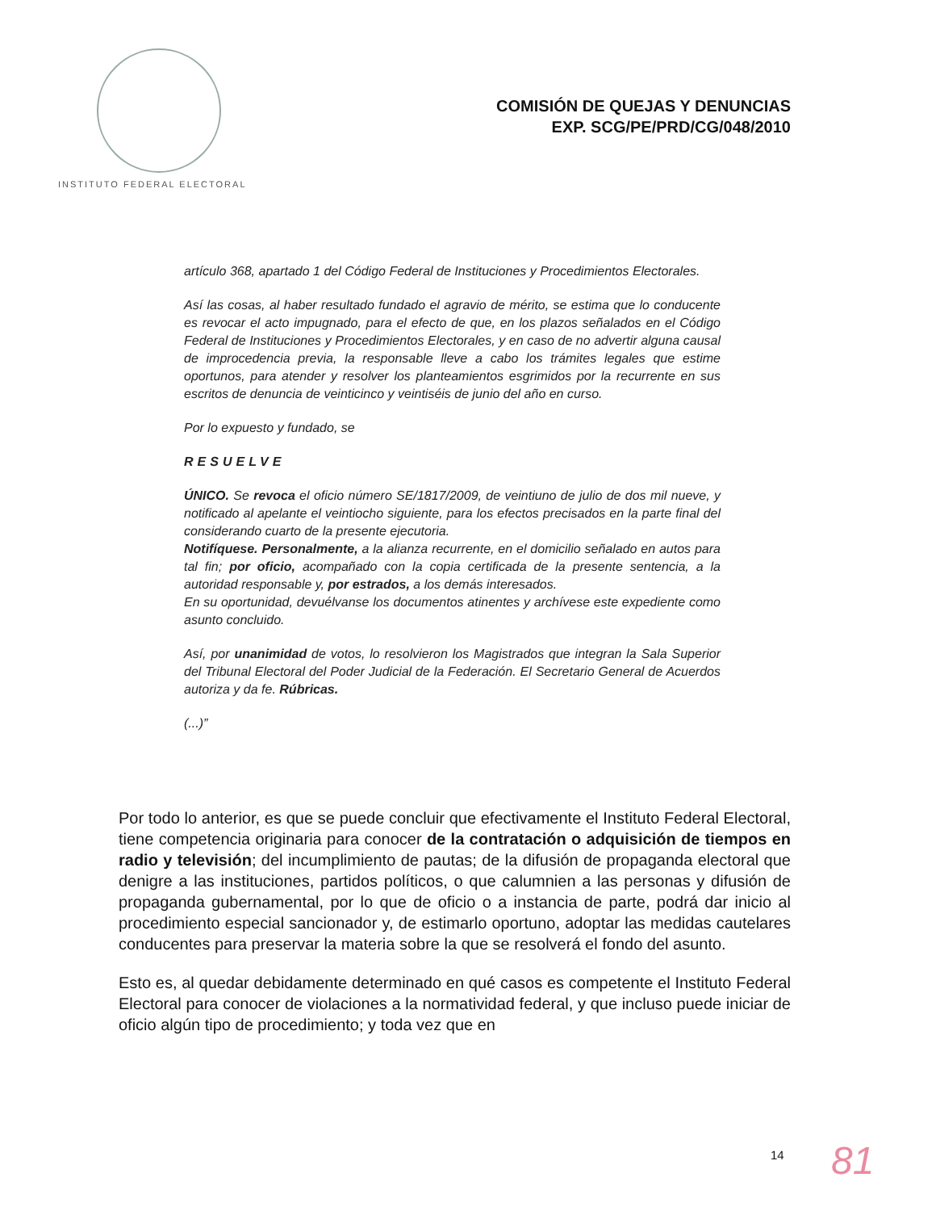INSTITUTO FEDERAL ELECTORAL
COMISIÓN DE QUEJAS Y DENUNCIAS
EXP. SCG/PE/PRD/CG/048/2010
artículo 368, apartado 1 del Código Federal de Instituciones y Procedimientos Electorales.
Así las cosas, al haber resultado fundado el agravio de mérito, se estima que lo conducente es revocar el acto impugnado, para el efecto de que, en los plazos señalados en el Código Federal de Instituciones y Procedimientos Electorales, y en caso de no advertir alguna causal de improcedencia previa, la responsable lleve a cabo los trámites legales que estime oportunos, para atender y resolver los planteamientos esgrimidos por la recurrente en sus escritos de denuncia de veinticinco y veintiséis de junio del año en curso.
Por lo expuesto y fundado, se
RESUELVE
ÚNICO. Se revoca el oficio número SE/1817/2009, de veintiuno de julio de dos mil nueve, y notificado al apelante el veintiocho siguiente, para los efectos precisados en la parte final del considerando cuarto de la presente ejecutoria.
Notifíquese. Personalmente, a la alianza recurrente, en el domicilio señalado en autos para tal fin; por oficio, acompañado con la copia certificada de la presente sentencia, a la autoridad responsable y, por estrados, a los demás interesados.
En su oportunidad, devuélvanse los documentos atinentes y archívese este expediente como asunto concluido.
Así, por unanimidad de votos, lo resolvieron los Magistrados que integran la Sala Superior del Tribunal Electoral del Poder Judicial de la Federación. El Secretario General de Acuerdos autoriza y da fe. Rúbricas.
(...)”
Por todo lo anterior, es que se puede concluir que efectivamente el Instituto Federal Electoral, tiene competencia originaria para conocer de la contratación o adquisición de tiempos en radio y televisión; del incumplimiento de pautas; de la difusión de propaganda electoral que denigre a las instituciones, partidos políticos, o que calumnien a las personas y difusión de propaganda gubernamental, por lo que de oficio o a instancia de parte, podrá dar inicio al procedimiento especial sancionador y, de estimarlo oportuno, adoptar las medidas cautelares conducentes para preservar la materia sobre la que se resolverá el fondo del asunto.
Esto es, al quedar debidamente determinado en qué casos es competente el Instituto Federal Electoral para conocer de violaciones a la normatividad federal, y que incluso puede iniciar de oficio algún tipo de procedimiento; y toda vez que en
14 81